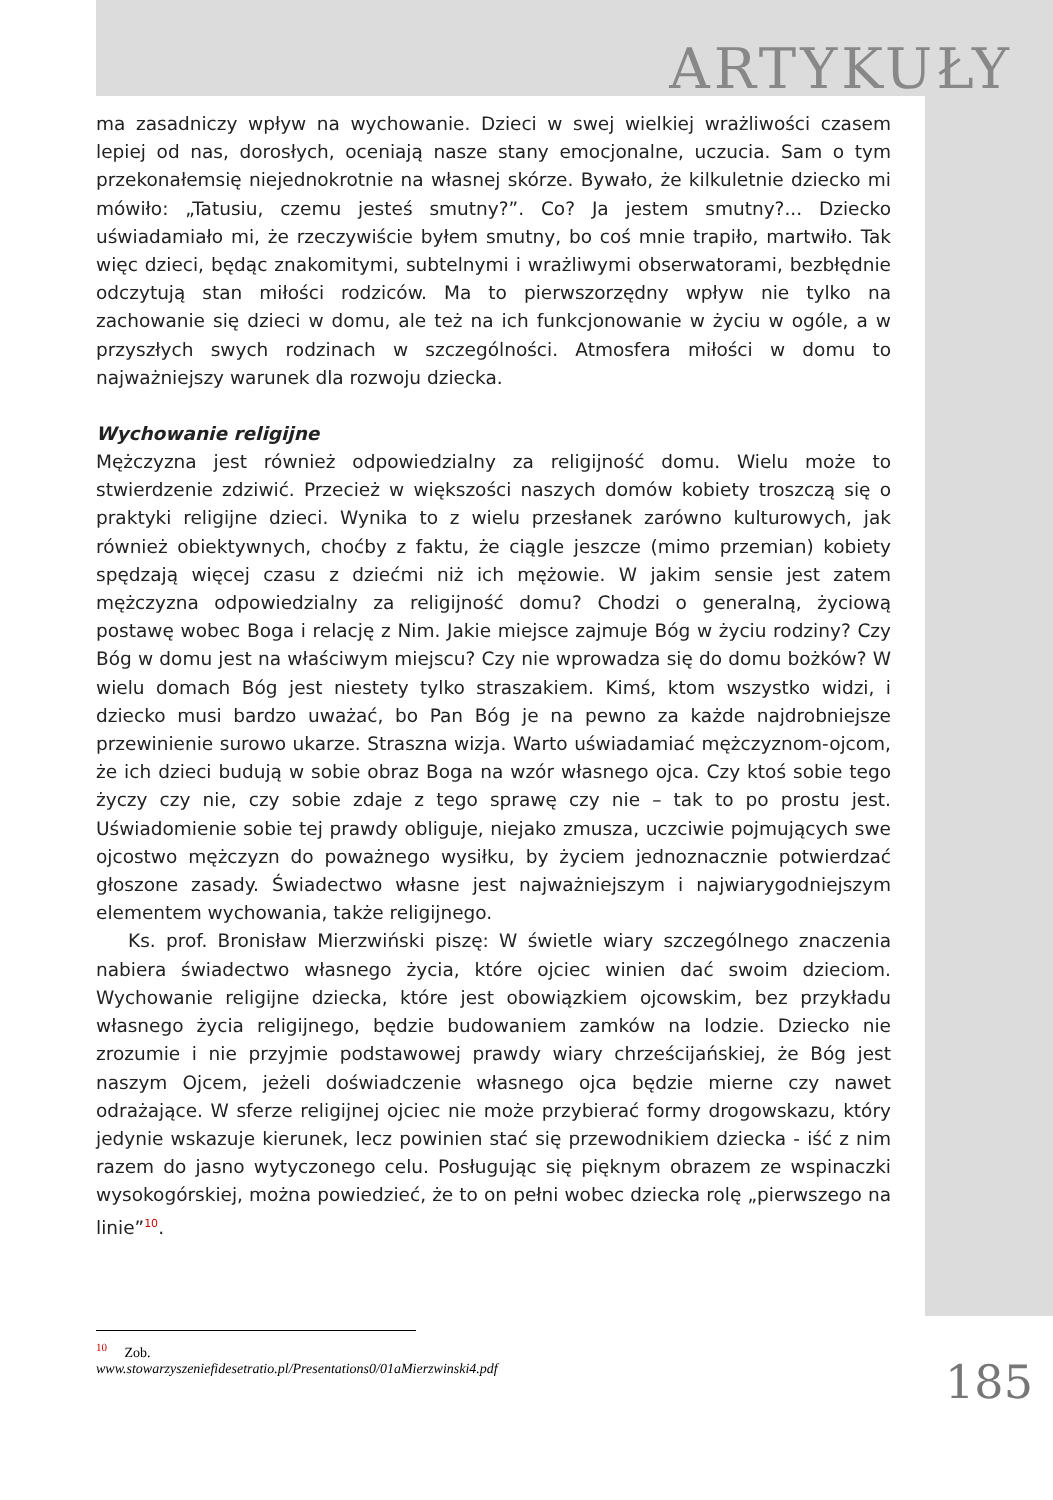ARTYKUŁY
ma zasadniczy wpływ na wychowanie. Dzieci w swej wielkiej wrażliwości czasem lepiej od nas, dorosłych, oceniają nasze stany emocjonalne, uczucia. Sam o tym przekonałemsię niejednokrotnie na własnej skórze. Bywało, że kilkuletnie dziecko mi mówiło: „Tatusiu, czemu jesteś smutny?”. Co? Ja jestem smutny?... Dziecko uświadamiało mi, że rzeczywiście byłem smutny, bo coś mnie trapiło, martwiło. Tak więc dzieci, będąc znakomitymi, subtelnymi i wrażliwymi obserwatorami, bezbłędnie odczytują stan miłości rodziców. Ma to pierwszorzędny wpływ nie tylko na zachowanie się dzieci w domu, ale też na ich funkcjonowanie w życiu w ogóle, a w przyszłych swych rodzinach w szczególności. Atmosfera miłości w domu to najważniejszy warunek dla rozwoju dziecka.
Wychowanie religijne
Mężczyzna jest również odpowiedzialny za religijność domu. Wielu może to stwierdzenie zdziwić. Przecież w większości naszych domów kobiety troszczą się o praktyki religijne dzieci. Wynika to z wielu przesłanek zarówno kulturowych, jak również obiektywnych, choćby z faktu, że ciągle jeszcze (mimo przemian) kobiety spędzają więcej czasu z dziećmi niż ich mężowie. W jakim sensie jest zatem mężczyzna odpowiedzialny za religijność domu? Chodzi o generalną, życiową postawę wobec Boga i relację z Nim. Jakie miejsce zajmuje Bóg w życiu rodziny? Czy Bóg w domu jest na właściwym miejscu? Czy nie wprowadza się do domu bożków? W wielu domach Bóg jest niestety tylko straszakiem. Kimś, ktom wszystko widzi, i dziecko musi bardzo uważać, bo Pan Bóg je na pewno za każde najdrobniejsze przewinienie surowo ukarze. Straszna wizja. Warto uświadamiać mężczyznom-ojcom, że ich dzieci budują w sobie obraz Boga na wzór własnego ojca. Czy ktoś sobie tego życzy czy nie, czy sobie zdaje z tego sprawę czy nie – tak to po prostu jest. Uświadomienie sobie tej prawdy obliguje, niejako zmusza, uczciwie pojmujących swe ojcostwo mężczyzn do poważnego wysiłku, by życiem jednoznacznie potwierdzać głoszone zasady. Świadectwo własne jest najważniejszym i najwiarygodniejszym elementem wychowania, także religijnego.
Ks. prof. Bronisław Mierzwiński piszę: W świetle wiary szczególnego znaczenia nabiera świadectwo własnego życia, które ojciec winien dać swoim dzieciom. Wychowanie religijne dziecka, które jest obowiązkiem ojcowskim, bez przykładu własnego życia religijnego, będzie budowaniem zamków na lodzie. Dziecko nie zrozumie i nie przyjmie podstawowej prawdy wiary chrześcijańskiej, że Bóg jest naszym Ojcem, jeżeli doświadczenie własnego ojca będzie mierne czy nawet odrażające. W sferze religijnej ojciec nie może przybierać formy drogowskazu, który jedynie wskazuje kierunek, lecz powinien stać się przewodnikiem dziecka - iść z nim razem do jasno wytyczonego celu. Posługując się pięknym obrazem ze wspinaczki wysokogórskiej, można powiedzieć, że to on pełni wobec dziecka rolę „pierwszego na linie”<sup>10</sup>.
<sup>10</sup> Zob. www.stowarzyszeniefidesetratio.pl/Presentations0/01aMierzwinski4.pdf
185